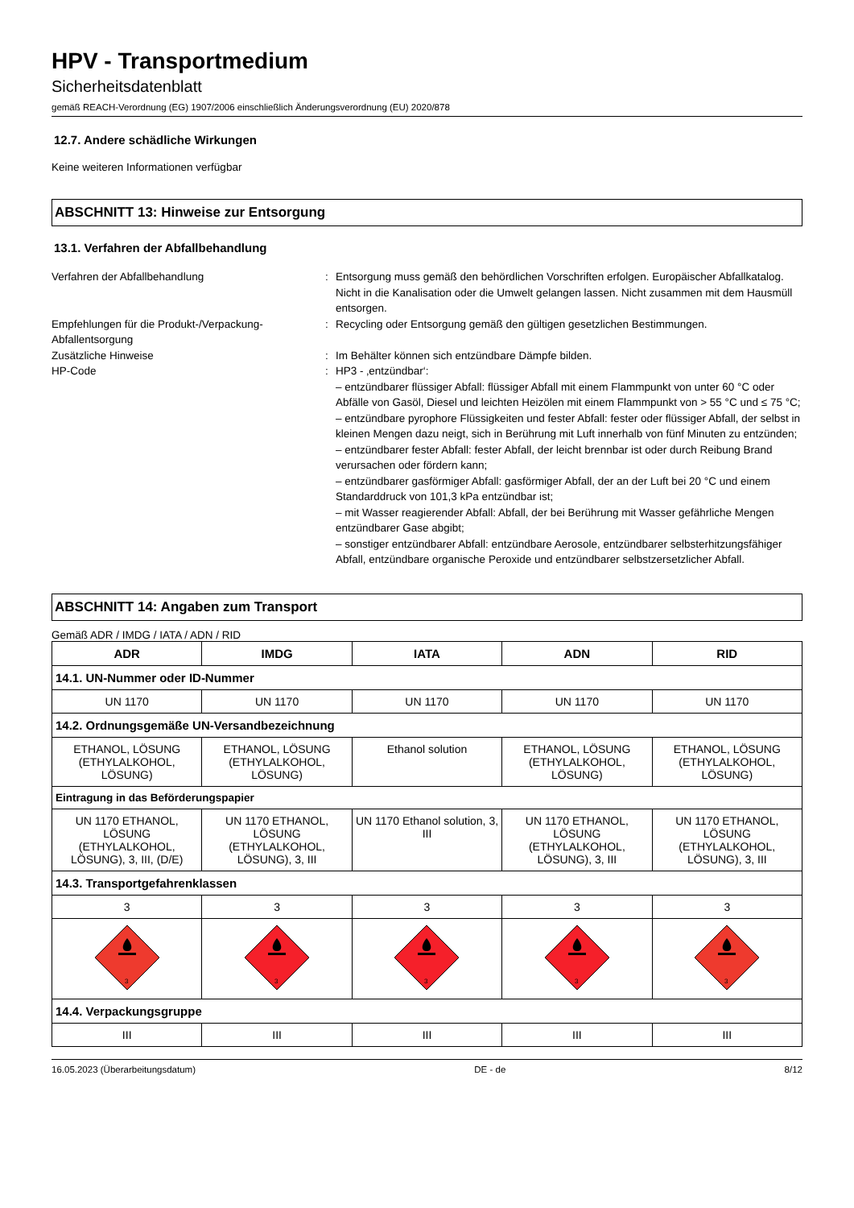HPV - Transportmedium
Sicherheitsdatenblatt
gemäß REACH-Verordnung (EG) 1907/2006 einschließlich Änderungsverordnung (EU) 2020/878
12.7. Andere schädliche Wirkungen
Keine weiteren Informationen verfügbar
ABSCHNITT 13: Hinweise zur Entsorgung
13.1. Verfahren der Abfallbehandlung
Verfahren der Abfallbehandlung : Entsorgung muss gemäß den behördlichen Vorschriften erfolgen. Europäischer Abfallkatalog. Nicht in die Kanalisation oder die Umwelt gelangen lassen. Nicht zusammen mit dem Hausmüll entsorgen.
Empfehlungen für die Produkt-/Verpackung-Abfallentsorgung
: Recycling oder Entsorgung gemäß den gültigen gesetzlichen Bestimmungen.
Zusätzliche Hinweise : Im Behälter können sich entzündbare Dämpfe bilden.
HP-Code : HP3 - ‚entzündbar‘:
– entzündbarer flüssiger Abfall: flüssiger Abfall mit einem Flammpunkt von unter 60 °C oder Abfälle von Gasöl, Diesel und leichten Heizölen mit einem Flammpunkt von > 55 °C und ≤ 75 °C;
– entzündbare pyrophore Flüssigkeiten und fester Abfall: fester oder flüssiger Abfall, der selbst in kleinen Mengen dazu neigt, sich in Berührung mit Luft innerhalb von fünf Minuten zu entzünden;
– entzündbarer fester Abfall: fester Abfall, der leicht brennbar ist oder durch Reibung Brand verursachen oder fördern kann;
– entzündbarer gasförmiger Abfall: gasförmiger Abfall, der an der Luft bei 20 °C und einem Standarddruck von 101,3 kPa entzündbar ist;
– mit Wasser reagierender Abfall: Abfall, der bei Berührung mit Wasser gefährliche Mengen entzündbarer Gase abgibt;
– sonstiger entzündbarer Abfall: entzündbare Aerosole, entzündbarer selbsterhitzungsfähiger Abfall, entzündbare organische Peroxide und entzündbarer selbstzersetzlicher Abfall.
ABSCHNITT 14: Angaben zum Transport
Gemäß ADR / IMDG / IATA / ADN / RID
| ADR | IMDG | IATA | ADN | RID |
| --- | --- | --- | --- | --- |
| 14.1. UN-Nummer oder ID-Nummer | | | | |
| UN 1170 | UN 1170 | UN 1170 | UN 1170 | UN 1170 |
| 14.2. Ordnungsgemäße UN-Versandbezeichnung | | | | |
| ETHANOL, LÖSUNG (ETHYLALKOHOL, LÖSUNG) | ETHANOL, LÖSUNG (ETHYLALKOHOL, LÖSUNG) | Ethanol solution | ETHANOL, LÖSUNG (ETHYLALKOHOL, LÖSUNG) | ETHANOL, LÖSUNG (ETHYLALKOHOL, LÖSUNG) |
| Eintragung in das Beförderungspapier | | | | |
| UN 1170 ETHANOL, LÖSUNG (ETHYLALKOHOL, LÖSUNG), 3, III, (D/E) | UN 1170 ETHANOL, LÖSUNG (ETHYLALKOHOL, LÖSUNG), 3, III | UN 1170 Ethanol solution, 3, III | UN 1170 ETHANOL, LÖSUNG (ETHYLALKOHOL, LÖSUNG), 3, III | UN 1170 ETHANOL, LÖSUNG (ETHYLALKOHOL, LÖSUNG), 3, III |
| 14.3. Transportgefahrenklassen | | | | |
| 3 | 3 | 3 | 3 | 3 |
| 3 | 3 | 3 | 3 | 3 |
| 14.4. Verpackungsgruppe | | | | |
| III | III | III | III | III |
16.05.2023 (Überarbeitungsdatum) DE - de 8/12